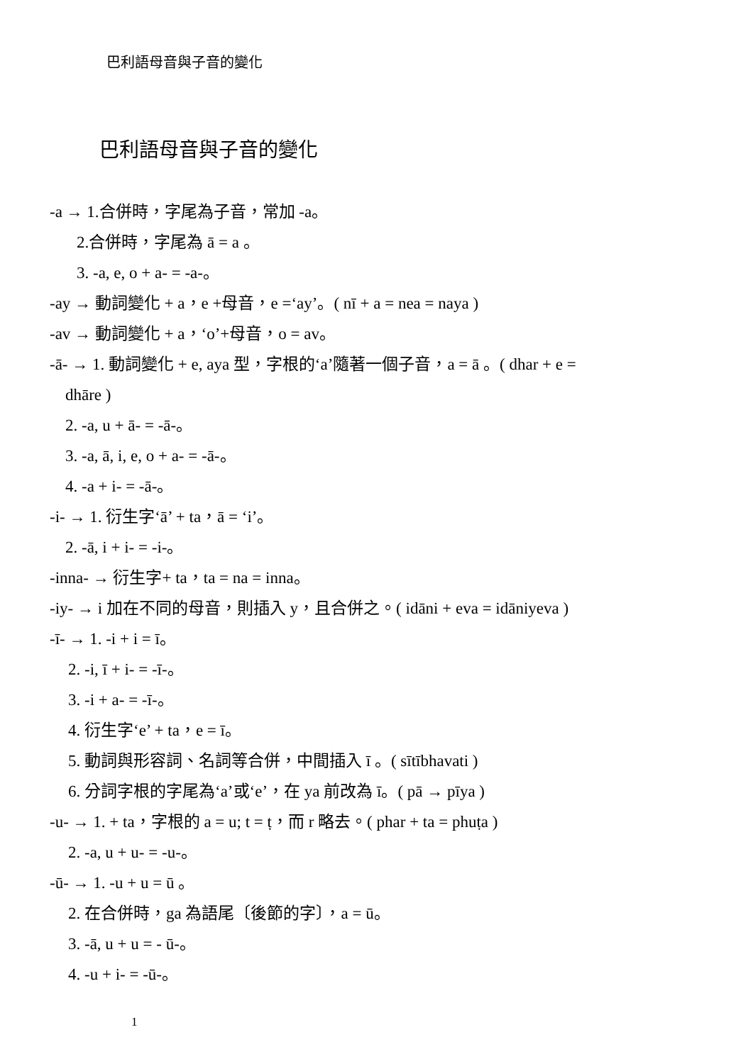巴利語母音與子音的變化
巴利語母音與子音的變化
-a → 1.合併時，字尾為子音，常加 -a。
2.合併時，字尾為 ā = a 。
3. -a, e, o + a- = -a-。
-ay → 動詞變化 + a，e +母音，e =‘ay’。( nī + a = nea = naya )
-av → 動詞變化 + a，‘o’+母音，o = av。
-ā- → 1. 動詞變化 + e, aya 型，字根的‘a’隨著一個子音，a = ā 。( dhar + e =
dhāre )
2. -a, u + ā- = -ā-。
3. -a, ā, i, e, o + a- = -ā-。
4. -a + i- = -ā-。
-i- → 1. 衍生字‘ā’ + ta，ā = ‘i’。
2. -ā, i + i- = -i-。
-inna- → 衍生字+ ta，ta = na = inna。
-iy- → i 加在不同的母音，則插入 y，且合併之。( idāni + eva = idāniyeva )
-ī- → 1. -i + i = ī。
2. -i, ī + i- = -ī-。
3. -i + a- = -ī-。
4. 衍生字‘e’ + ta，e = ī。
5. 動詞與形容詞、名詞等合併，中間插入 ī 。( sītībhavati )
6. 分詞字根的字尾為‘a’或‘e’，在 ya 前改為 ī。( pā → pīya )
-u- → 1. + ta，字根的 a = u; t = ṭ，而 r 略去。( phar + ta = phuṭa )
2. -a, u + u- = -u-。
-ū- → 1. -u + u = ū 。
2. 在合併時，ga 為語尾〔後節的字〕，a = ū。
3. -ā, u + u = - ū-。
4. -u + i- = -ū-。
1